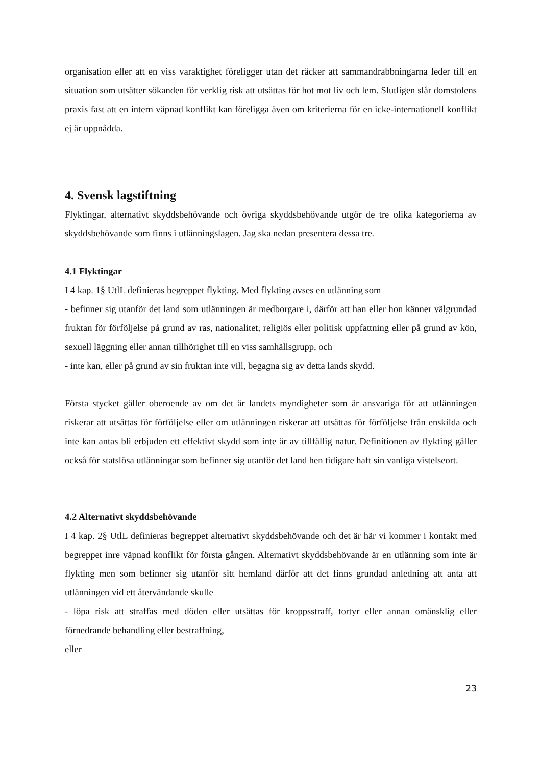organisation eller att en viss varaktighet föreligger utan det räcker att sammandrabbningarna leder till en situation som utsätter sökanden för verklig risk att utsättas för hot mot liv och lem. Slutligen slår domstolens praxis fast att en intern väpnad konflikt kan föreligga även om kriterierna för en icke-internationell konflikt ej är uppnådda.
4. Svensk lagstiftning
Flyktingar, alternativt skyddsbehövande och övriga skyddsbehövande utgör de tre olika kategorierna av skyddsbehövande som finns i utlänningslagen. Jag ska nedan presentera dessa tre.
4.1 Flyktingar
I 4 kap. 1§ UtlL definieras begreppet flykting. Med flykting avses en utlänning som
- befinner sig utanför det land som utlänningen är medborgare i, därför att han eller hon känner välgrundad fruktan för förföljelse på grund av ras, nationalitet, religiös eller politisk uppfattning eller på grund av kön, sexuell läggning eller annan tillhörighet till en viss samhällsgrupp, och
- inte kan, eller på grund av sin fruktan inte vill, begagna sig av detta lands skydd.
Första stycket gäller oberoende av om det är landets myndigheter som är ansvariga för att utlänningen riskerar att utsättas för förföljelse eller om utlänningen riskerar att utsättas för förföljelse från enskilda och inte kan antas bli erbjuden ett effektivt skydd som inte är av tillfällig natur. Definitionen av flykting gäller också för statslösa utlänningar som befinner sig utanför det land hen tidigare haft sin vanliga vistelseort.
4.2 Alternativt skyddsbehövande
I 4 kap. 2§ UtlL definieras begreppet alternativt skyddsbehövande och det är här vi kommer i kontakt med begreppet inre väpnad konflikt för första gången. Alternativt skyddsbehövande är en utlänning som inte är flykting men som befinner sig utanför sitt hemland därför att det finns grundad anledning att anta att utlänningen vid ett återvändande skulle
- löpa risk att straffas med döden eller utsättas för kroppsstraff, tortyr eller annan omänsklig eller förnedrande behandling eller bestraffning,
eller
23